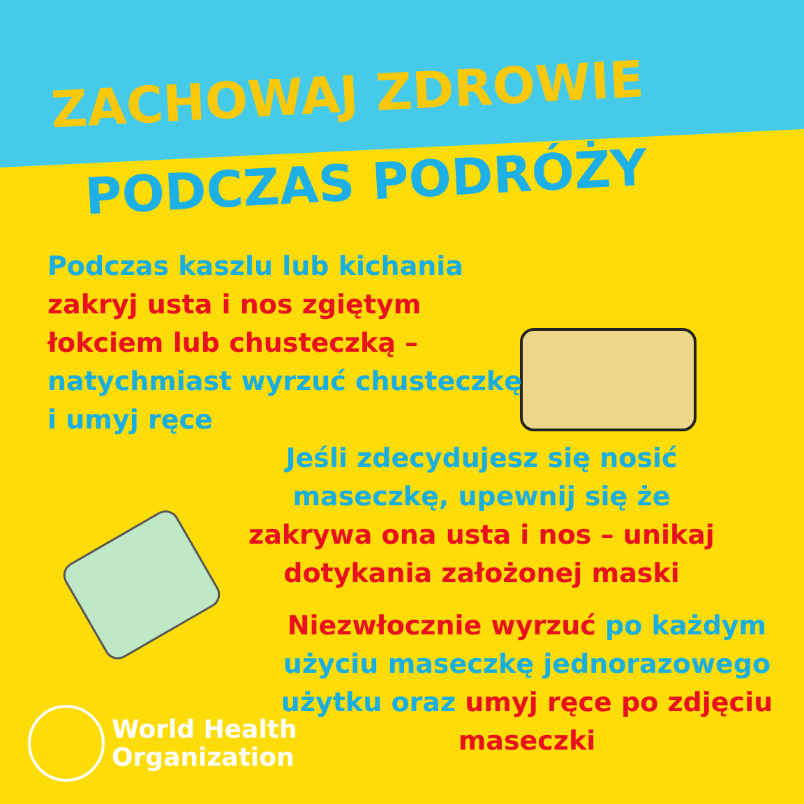ZACHOWAJ ZDROWIE
PODCZAS PODRÓŻY
Podczas kaszlu lub kichania zakryj usta i nos zgiętym łokciem lub chusteczką – natychmiast wyrzuć chusteczkę i umyj ręce
Jeśli zdecydujesz się nosić maseczkę, upewnij się że zakrywa ona usta i nos – unikaj dotykania założonej maski
Niezwłocznie wyrzuć po każdym użyciu maseczkę jednorazowego użytku oraz umyj ręce po zdjęciu maseczki
World Health
Organization